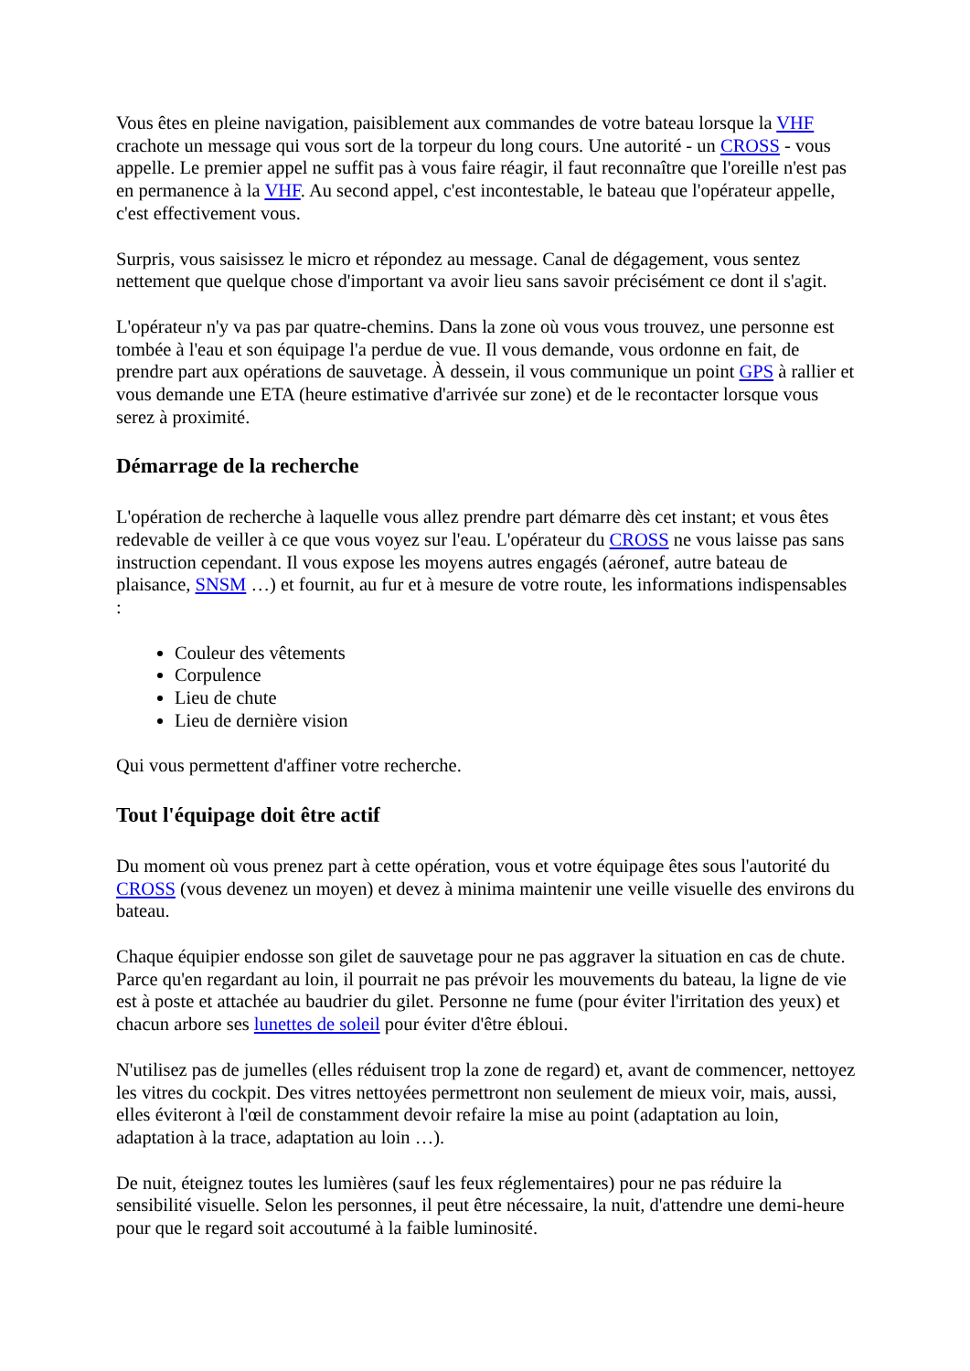Vous êtes en pleine navigation, paisiblement aux commandes de votre bateau lorsque la VHF crachote un message qui vous sort de la torpeur du long cours. Une autorité - un CROSS - vous appelle. Le premier appel ne suffit pas à vous faire réagir, il faut reconnaître que l'oreille n'est pas en permanence à la VHF. Au second appel, c'est incontestable, le bateau que l'opérateur appelle, c'est effectivement vous.
Surpris, vous saisissez le micro et répondez au message. Canal de dégagement, vous sentez nettement que quelque chose d'important va avoir lieu sans savoir précisément ce dont il s'agit.
L'opérateur n'y va pas par quatre-chemins. Dans la zone où vous vous trouvez, une personne est tombée à l'eau et son équipage l'a perdue de vue. Il vous demande, vous ordonne en fait, de prendre part aux opérations de sauvetage. À dessein, il vous communique un point GPS à rallier et vous demande une ETA (heure estimative d'arrivée sur zone) et de le recontacter lorsque vous serez à proximité.
Démarrage de la recherche
L'opération de recherche à laquelle vous allez prendre part démarre dès cet instant; et vous êtes redevable de veiller à ce que vous voyez sur l'eau. L'opérateur du CROSS ne vous laisse pas sans instruction cependant. Il vous expose les moyens autres engagés (aéronef, autre bateau de plaisance, SNSM …) et fournit, au fur et à mesure de votre route, les informations indispensables :
Couleur des vêtements
Corpulence
Lieu de chute
Lieu de dernière vision
Qui vous permettent d'affiner votre recherche.
Tout l'équipage doit être actif
Du moment où vous prenez part à cette opération, vous et votre équipage êtes sous l'autorité du CROSS (vous devenez un moyen) et devez à minima maintenir une veille visuelle des environs du bateau.
Chaque équipier endosse son gilet de sauvetage pour ne pas aggraver la situation en cas de chute. Parce qu'en regardant au loin, il pourrait ne pas prévoir les mouvements du bateau, la ligne de vie est à poste et attachée au baudrier du gilet. Personne ne fume (pour éviter l'irritation des yeux) et chacun arbore ses lunettes de soleil pour éviter d'être ébloui.
N'utilisez pas de jumelles (elles réduisent trop la zone de regard) et, avant de commencer, nettoyez les vitres du cockpit. Des vitres nettoyées permettront non seulement de mieux voir, mais, aussi, elles éviteront à l'œil de constamment devoir refaire la mise au point (adaptation au loin, adaptation à la trace, adaptation au loin …).
De nuit, éteignez toutes les lumières (sauf les feux réglementaires) pour ne pas réduire la sensibilité visuelle. Selon les personnes, il peut être nécessaire, la nuit, d'attendre une demi-heure pour que le regard soit accoutumé à la faible luminosité.